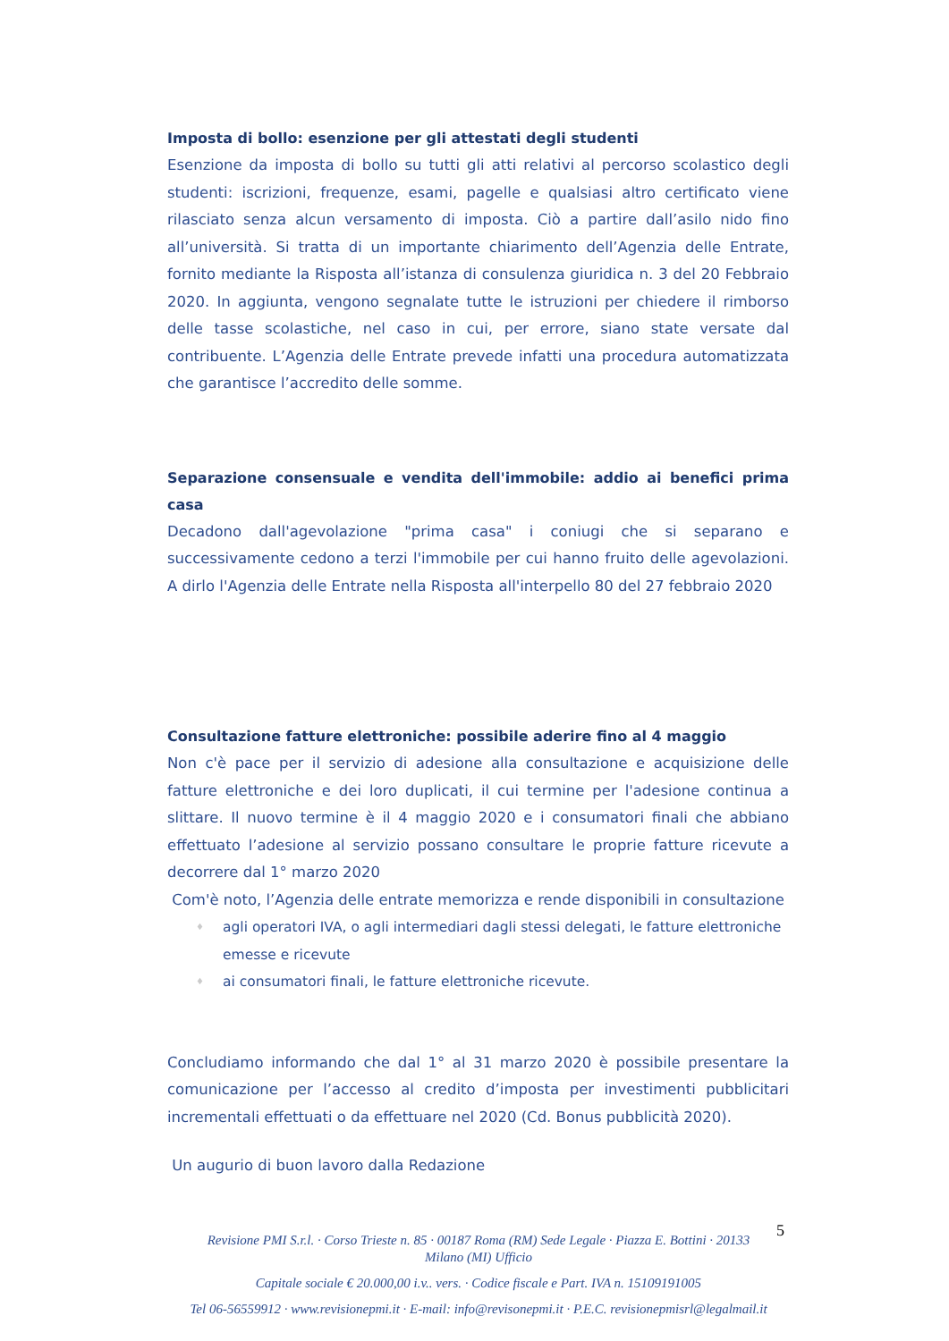Imposta di bollo: esenzione per gli attestati degli studenti
Esenzione da imposta di bollo su tutti gli atti relativi al percorso scolastico degli studenti: iscrizioni, frequenze, esami, pagelle e qualsiasi altro certificato viene rilasciato senza alcun versamento di imposta. Ciò a partire dall’asilo nido fino all’università. Si tratta di un importante chiarimento dell’Agenzia delle Entrate, fornito mediante la Risposta all’istanza di consulenza giuridica n. 3 del 20 Febbraio 2020. In aggiunta, vengono segnalate tutte le istruzioni per chiedere il rimborso delle tasse scolastiche, nel caso in cui, per errore, siano state versate dal contribuente. L’Agenzia delle Entrate prevede infatti una procedura automatizzata che garantisce l’accredito delle somme.
Separazione consensuale e vendita dell'immobile: addio ai benefici prima casa
Decadono dall'agevolazione "prima casa" i coniugi che si separano e successivamente cedono a terzi l'immobile per cui hanno fruito delle agevolazioni. A dirlo l'Agenzia delle Entrate nella Risposta all'interpello 80 del 27 febbraio 2020
Consultazione fatture elettroniche: possibile aderire fino al 4 maggio
Non c'è pace per il servizio di adesione alla consultazione e acquisizione delle fatture elettroniche e dei loro duplicati, il cui termine per l'adesione continua a slittare. Il nuovo termine è il 4 maggio 2020 e i consumatori finali che abbiano effettuato l’adesione al servizio possano consultare le proprie fatture ricevute a decorrere dal 1° marzo 2020
Com'è noto, l’Agenzia delle entrate memorizza e rende disponibili in consultazione
♦ agli operatori IVA, o agli intermediari dagli stessi delegati, le fatture elettroniche emesse e ricevute
♦ ai consumatori finali, le fatture elettroniche ricevute.
Concludiamo informando che dal 1° al 31 marzo 2020 è possibile presentare la comunicazione per l’accesso al credito d’imposta per investimenti pubblicitari incrementali effettuati o da effettuare nel 2020 (Cd. Bonus pubblicità 2020).
Un augurio di buon lavoro dalla Redazione
5
Revisione PMI S.r.l. · Corso Trieste n. 85 · 00187 Roma (RM) Sede Legale · Piazza E. Bottini · 20133
Milano (MI) Ufficio
Capitale sociale € 20.000,00 i.v.. vers. · Codice fiscale e Part. IVA n. 15109191005
Tel 06-56559912 · www.revisionepmi.it · E-mail: info@revisonepmi.it · P.E.C. revisionepmisrl@legalmail.it